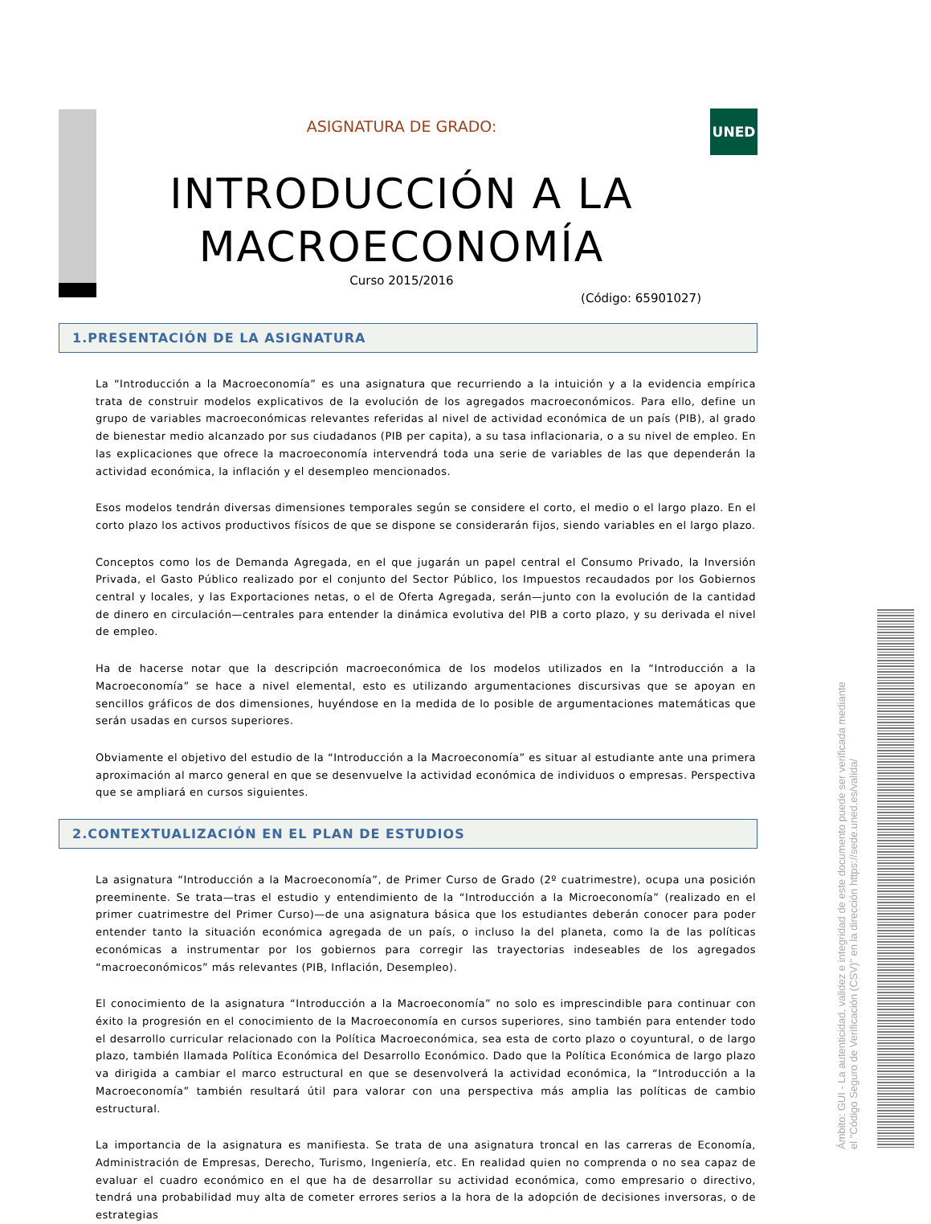UNED
ASIGNATURA DE GRADO:
INTRODUCCIÓN A LA
MACROECONOMÍA
Curso 2015/2016
(Código: 65901027)
1.PRESENTACIÓN DE LA ASIGNATURA
La “Introducción a la Macroeconomía” es una asignatura que recurriendo a la intuición y a la evidencia empírica trata de construir modelos explicativos de la evolución de los agregados macroeconómicos. Para ello, define un grupo de variables macroeconómicas relevantes referidas al nivel de actividad económica de un país (PIB), al grado de bienestar medio alcanzado por sus ciudadanos (PIB per capita), a su tasa inflacionaria, o a su nivel de empleo. En las explicaciones que ofrece la macroeconomía intervendrá toda una serie de variables de las que dependerán la actividad económica, la inflación y el desempleo mencionados.
Esos modelos tendrán diversas dimensiones temporales según se considere el corto, el medio o el largo plazo. En el corto plazo los activos productivos físicos de que se dispone se considerarán fijos, siendo variables en el largo plazo.
Conceptos como los de Demanda Agregada, en el que jugarán un papel central el Consumo Privado, la Inversión Privada, el Gasto Público realizado por el conjunto del Sector Público, los Impuestos recaudados por los Gobiernos central y locales, y las Exportaciones netas, o el de Oferta Agregada, serán—junto con la evolución de la cantidad de dinero en circulación—centrales para entender la dinámica evolutiva del PIB a corto plazo, y su derivada el nivel de empleo.
Ha de hacerse notar que la descripción macroeconómica de los modelos utilizados en la “Introducción a la Macroeconomía” se hace a nivel elemental, esto es utilizando argumentaciones discursivas que se apoyan en sencillos gráficos de dos dimensiones, huyéndose en la medida de lo posible de argumentaciones matemáticas que serán usadas en cursos superiores.
Obviamente el objetivo del estudio de la “Introducción a la Macroeconomía” es situar al estudiante ante una primera aproximación al marco general en que se desenvuelve la actividad económica de individuos o empresas. Perspectiva que se ampliará en cursos siguientes.
2.CONTEXTUALIZACIÓN EN EL PLAN DE ESTUDIOS
La asignatura “Introducción a la Macroeconomía”, de Primer Curso de Grado (2º cuatrimestre), ocupa una posición preeminente. Se trata—tras el estudio y entendimiento de la “Introducción a la Microeconomía” (realizado en el primer cuatrimestre del Primer Curso)—de una asignatura básica que los estudiantes deberán conocer para poder entender tanto la situación económica agregada de un país, o incluso la del planeta, como la de las políticas económicas a instrumentar por los gobiernos para corregir las trayectorias indeseables de los agregados “macroeconómicos” más relevantes (PIB, Inflación, Desempleo).
El conocimiento de la asignatura “Introducción a la Macroeconomía” no solo es imprescindible para continuar con éxito la progresión en el conocimiento de la Macroeconomía en cursos superiores, sino también para entender todo el desarrollo curricular relacionado con la Política Macroeconómica, sea esta de corto plazo o coyuntural, o de largo plazo, también llamada Política Económica del Desarrollo Económico. Dado que la Política Económica de largo plazo va dirigida a cambiar el marco estructural en que se desenvolverá la actividad económica, la “Introducción a la Macroeconomía” también resultará útil para valorar con una perspectiva más amplia las políticas de cambio estructural.
La importancia de la asignatura es manifiesta. Se trata de una asignatura troncal en las carreras de Economía, Administración de Empresas, Derecho, Turismo, Ingeniería, etc. En realidad quien no comprenda o no sea capaz de evaluar el cuadro económico en el que ha de desarrollar su actividad económica, como empresario o directivo, tendrá una probabilidad muy alta de cometer errores serios a la hora de la adopción de decisiones inversoras, o de estrategias
Ámbito: GUI - La autenticidad, validez e integridad de este documento puede ser verificada mediante
el "Código Seguro de Verificación (CSV)" en la dirección https://sede.uned.es/valida/